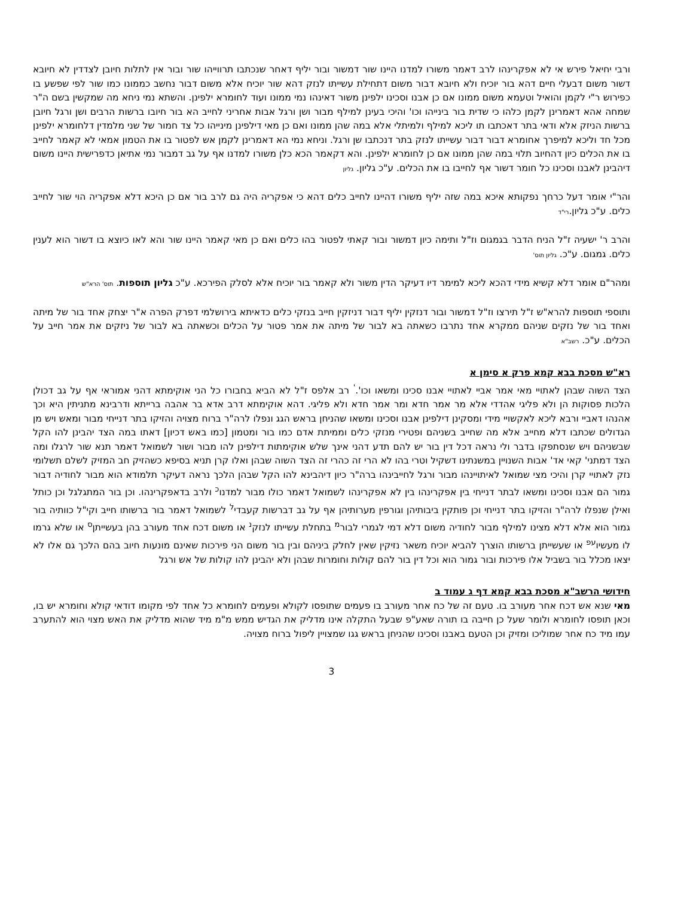ורבי יחיאל פירש אי לא אפקרינהו לרב דאמר משורו למדנו היינו שור דמשור ובור יליף דאחר שנכתבו תרווייהו שור ובור אין לתלות חיובן לצדדין לא חיובא דשור משום דבעלי חיים דהא בור יוכיח ולא חיובא דבור משום דתחילת עשייתו לנזק דהא שור יוכיח אלא משום דבור נחשב כממונו כמו שור לפי שפשע בו כפירוש ר"י לקמן והואיל וטעמא משום ממונו אם כן אבנו וסכינו ילפינן משור דאינהו נמי ממונו ועוד לחומרא ילפינן. והשתא נמי ניחא מה שמקשין בשם ה"ר שמחה אהא דאמרינן לקמן כלהו כי שדית בור בינייהו וכו' והיכי בעינן למילף מבור ושן ורגל אבות אחריני לחייב הא בור חיובו ברשות הרבים ושן ורגל חיובן ברשות הניזק אלא ודאי בתר דאכתבו תו ליכא למילף ולמיתלי אלא במה שהן ממונו ואם כן מאי דילפינן מינייהו כל צד חמור של שני מלמדין דלחומרא ילפינן מכל חד וליכא למיפרך אחומרא דבור דבור עשייתו לנזק בתר דנכתבו שן ורגל. וניחא נמי הא דאמרינן לקמן אש לפטור בו את הטמון אמאי לא קאמר לחייב בו את הכלים כיון דהחיוב תלוי במה שהן ממונו אם כן לחומרא ילפינן. והא דקאמר הכא כלן משורו למדנו אף על גב דמבור נמי אתיאן כדפרישית היינו משום דיהבינן לאבנו וסכינו כל חומר דשור אף לחייבו בו את הכלים. ע"כ גליון. גליון
והר"י אומר דעל כרחך נפקותא איכא במה שזה יליף משורו דהיינו לחייב כלים דהא כי אפקריה היה גם לרב בור אם כן היכא דלא אפקריה הוי שור לחייב כלים. ע"כ גליון.רי"ד
והרב ר' ישעיה ז"ל הניח הדבר בגמגום וז"ל ותימה כיון דמשור ובור קאתי לפטור בהו כלים ואם כן מאי קאמר היינו שור והא לאו כיוצא בו דשור הוא לענין כלים. גמגום. ע"כ. גליון תוס'
ומהר"ם אומר דלא קשיא מידי דהכא ליכא למימר דיו דעיקר הדין משור ולא קאמר בור יוכיח אלא לסלק הפירכא. ע"כ גליון תוספות. תוס' הרא"ש
ותוספי תוספות להרא"ש ז"ל תירצו וז"ל דמשור ובור דנזקין יליף דבור דניזקין חייב בנזקי כלים כדאיתא בירושלמי דפרק הפרה א"ר יצחק אחד בור של מיתה ואחד בור של נזקים שניהם ממקרא אחד נתרבו כשאתה בא לבור של מיתה את אמר פטור על הכלים וכשאתה בא לבור של ניזקים את אמר חייב על הכלים. ע"כ. רשב"א
רא"ש מסכת בבא קמא פרק א סימן א
הצד השוה שבהן לאתויי מאי אמר אביי לאתויי אבנו סכינו ומשאו וכו'.<sup>'</sup> רב אלפס ז"ל לא הביא בחבורו כל הני אוקימתא דהני אמוראי אף על גב דכולן הלכות פסוקות הן ולא פליגי אהדדי אלא מר אמר חדא ומר אמר חדא ולא פליגי. דהא אוקימתא דרב אדא בר אהבה ברייתא ודרבינא מתניתין היא וכך אהנהו דאביי ורבא ליכא לאקשויי מידי ומסקינן דילפינן אבנו וסכינו ומשאו שהניחן בראש הגג ונפלו לרה"ר ברוח מצויה והזיקו בתר דנייחי מבור ומאש ויש מן הגדולים שכתבו דלא מחייב אלא מה שחייב בשניהם ופטירי מנזקי כלים וממיתת אדם כמו בור ומטמון [כמו באש דכיון] דאתו במה הצד יהבינן להו הקל שבשניהם ויש שנסתפקו בדבר ולי נראה דכל דין בור יש להם תדע דהני אינך שלש אוקימתות דילפינן להו מבור ושור לשמואל דאמר תנא שור לרגלו ומה הצד דמתני' קאי אד' אבות השנויין במשנתינו דשקיל וטרי בהו לא הרי זה כהרי זה הצד השוה שבהן ואלו קרן תניא בסיפא כשהזיק חב המזיק לשלם תשלומי נזק לאתויי קרן והיכי מצי שמואל לאיתויינהו מבור ורגל לחייבינהו ברה"ר כיון דיהבינא להו הקל שבהן הלכך נראה דעיקר תלמודא הוא מבור לחודיה דבור גמור הם אבנו וסכינו ומשאו לבתר דנייחי בין אפקרינהו בין לא אפקרינהו לשמואל דאמר כולו מבור למדנו<sup>כ</sup> ולרב בדאפקרינהו. וכן בור המתגלגל וכן כותל ואילן שנפלו לרה"ר והזיקו בתר דנייחי וכן פותקין ביבותיהן וגורפין מערותיהן אף על גב דברשות קעבדי<sup>ל</sup> לשמואל דאמר בור ברשותו חייב וקי"ל כוותיה בור גמור הוא אלא דלא מצינו למילף מבור לחודיה משום דלא דמי לגמרי לבור<sup>מ</sup> בתחלת עשייתו לנזק<sup>נ</sup> או משום דכח אחד מעורב בהן בעשייתן<sup>ס</sup> או שלא גרמו לו מעשיו<sup>עפ</sup> או שעשייתן ברשותו הוצרך להביא יוכיח משאר נזיקין שאין לחלק ביניהם ובין בור משום הני פירכות שאינם מונעות חיוב בהם הלכך גם אלו לא יצאו מכלל בור בשביל אלו פירכות ובור גמור הוא וכל דין בור להם קולות וחומרות שבהן ולא יהבינן להו קולות של אש ורגל
חידושי הרשב"א מסכת בבא קמא דף ג עמוד ב
מאי שנא אש דכח אחר מעורב בו. טעם זה של כח אחר מעורב בו פעמים שתופסו לקולא ופעמים לחומרא כל אחד לפי מקומו דודאי קולא וחומרא יש בו, וכאן תופסו לחומרא ולומר שעל כן חייבה בו תורה שאע"פ שבעל התקלה אינו מדליק את הגדיש ממש מ"מ מיד שהוא מדליק את האש מצוי הוא להתערב עמו מיד כח אחר שמוליכו ומזיק וכן הטעם באבנו וסכינו שהניחן בראש גגו שמצויין ליפול ברוח מצויה.
3